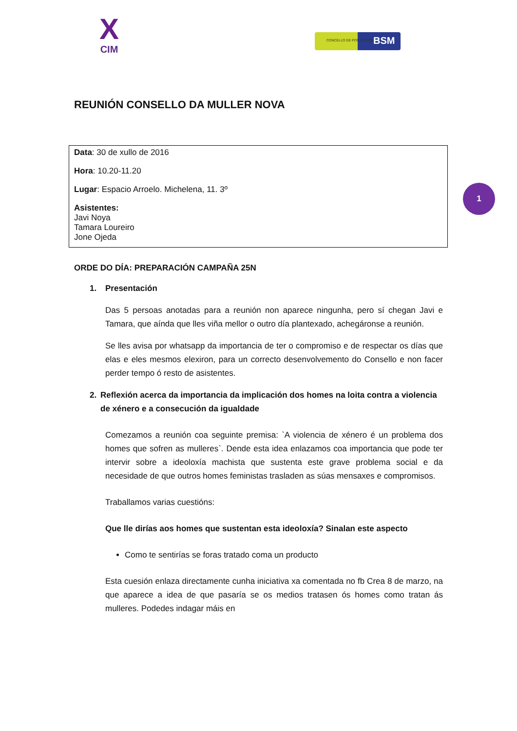X
CIM
CONCELLO DE PONTEVEDRA BSM
REUNIÓN CONSELLO DA MULLER NOVA
Data: 30 de xullo de 2016
Hora: 10.20-11.20
Lugar: Espacio Arroelo. Michelena, 11. 3º
Asistentes:
Javi Noya
Tamara Loureiro
Jone Ojeda
1
ORDE DO DÍA: PREPARACIÓN CAMPAÑA 25N
1. Presentación
Das 5 persoas anotadas para a reunión non aparece ningunha, pero sí chegan Javi e Tamara, que aínda que lles viña mellor o outro día plantexado, achegáronse a reunión.
Se lles avisa por whatsapp da importancia de ter o compromiso e de respectar os días que elas e eles mesmos elexiron, para un correcto desenvolvemento do Consello e non facer perder tempo ó resto de asistentes.
2. Reflexión acerca da importancia da implicación dos homes na loita contra a violencia de xénero e a consecución da igualdade
Comezamos a reunión coa seguinte premisa: `A violencia de xénero é un problema dos homes que sofren as mulleres`. Dende esta idea enlazamos coa importancia que pode ter intervir sobre a ideoloxía machista que sustenta este grave problema social e da necesidade de que outros homes feministas trasladen as súas mensaxes e compromisos.
Traballamos varias cuestións:
Que lle dirías aos homes que sustentan esta ideoloxía? Sinalan este aspecto
Como te sentirías se foras tratado coma un producto
Esta cuesión enlaza directamente cunha iniciativa xa comentada no fb Crea 8 de marzo, na que aparece a idea de que pasaría se os medios tratasen ós homes como tratan ás mulleres. Podedes indagar máis en